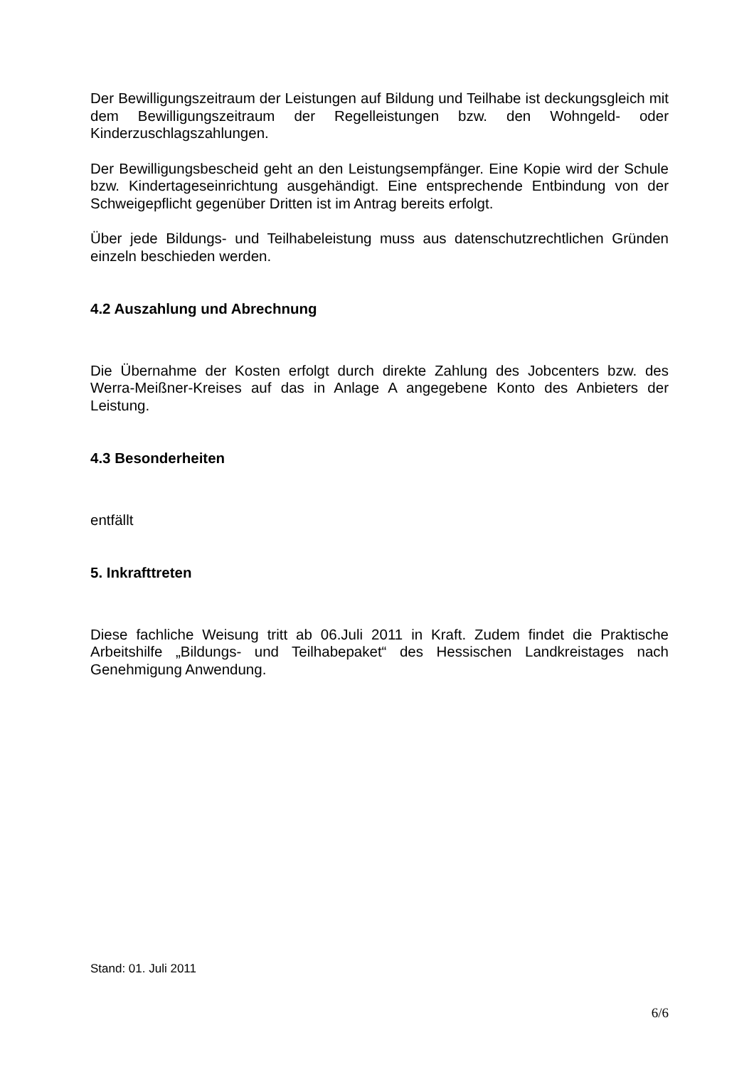Der Bewilligungszeitraum der Leistungen auf Bildung und Teilhabe ist deckungsgleich mit dem Bewilligungszeitraum der Regelleistungen bzw. den Wohngeld- oder Kinderzuschlagszahlungen.
Der Bewilligungsbescheid geht an den Leistungsempfänger. Eine Kopie wird der Schule bzw. Kindertageseinrichtung ausgehändigt. Eine entsprechende Entbindung von der Schweigepflicht gegenüber Dritten ist im Antrag bereits erfolgt.
Über jede Bildungs- und Teilhabeleistung muss aus datenschutzrechtlichen Gründen einzeln beschieden werden.
4.2 Auszahlung und Abrechnung
Die Übernahme der Kosten erfolgt durch direkte Zahlung des Jobcenters bzw. des Werra-Meißner-Kreises auf das in Anlage A angegebene Konto des Anbieters der Leistung.
4.3 Besonderheiten
entfällt
5. Inkrafttreten
Diese fachliche Weisung tritt ab 06.Juli 2011 in Kraft. Zudem findet die Praktische Arbeitshilfe „Bildungs- und Teilhabepaket“ des Hessischen Landkreistages nach Genehmigung Anwendung.
Stand: 01. Juli 2011
6/6